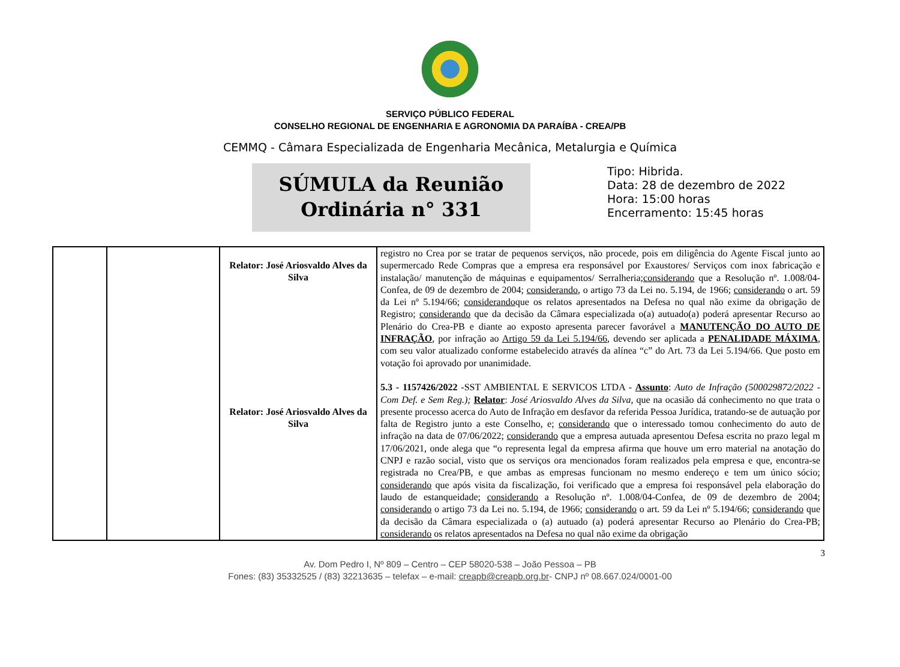SERVIÇO PÚBLICO FEDERAL
CONSELHO REGIONAL DE ENGENHARIA E AGRONOMIA DA PARAÍBA - CREA/PB
CEMMQ - Câmara Especializada de Engenharia Mecânica, Metalurgia e Química
SÚMULA da Reunião
Ordinária n° 331
Tipo: Hibrida.
Data: 28 de dezembro de 2022
Hora: 15:00 horas
Encerramento: 15:45 horas
| | | Relator: José Ariosvaldo Alves da Silva Relator: José Ariosvaldo Alves da Silva | registro no Crea por se tratar de pequenos serviços, não procede, pois em diligência do Agente Fiscal junto ao supermercado Rede Compras que a empresa era responsável por Exaustores/ Serviços com inox fabricação e instalação/ manutenção de máquinas e equipamentos/ Serralheria; considerando que a Resolução nº. 1.008/04-Confea, de 09 de dezembro de 2004; considerando , o artigo 73 da Lei no. 5.194, de 1966; considerando o art. 59 da Lei nº 5.194/66; considerando que os relatos apresentados na Defesa no qual não exime da obrigação de Registro; considerando que da decisão da Câmara especializada o(a) autuado(a) poderá apresentar Recurso ao Plenário do Crea-PB e diante ao exposto apresenta parecer favorável a MANUTENÇÃO DO AUTO DE INFRAÇÃO , por infração ao Artigo 59 da Lei 5.194/66 , devendo ser aplicada a PENALIDADE MÁXIMA , com seu valor atualizado conforme estabelecido através da alínea “c” do Art. 73 da Lei 5.194/66. Que posto em votação foi aprovado por unanimidade. 5.3 - 1157426/2022 -SST AMBIENTAL E SERVICOS LTDA - Assunto : Auto de Infração (500029872/2022 - Com Def. e Sem Reg.); Relator : José Ariosvaldo Alves da Silva, que na ocasião dá conhecimento no que trata o presente processo acerca do Auto de Infração em desfavor da referida Pessoa Jurídica, tratando-se de autuação por falta de Registro junto a este Conselho, e; considerando que o interessado tomou conhecimento do auto de infração na data de 07/06/2022; considerando que a empresa autuada apresentou Defesa escrita no prazo legal m 17/06/2021, onde alega que “o representa legal da empresa afirma que houve um erro material na anotação do CNPJ e razão social, visto que os serviços ora mencionados foram realizados pela empresa e que, encontra-se registrada no Crea/PB, e que ambas as empresas funcionam no mesmo endereço e tem um único sócio; considerando que após visita da fiscalização, foi verificado que a empresa foi responsável pela elaboração do laudo de estanqueidade; considerando a Resolução nº. 1.008/04-Confea, de 09 de dezembro de 2004; considerando o artigo 73 da Lei no. 5.194, de 1966; considerando o art. 59 da Lei nº 5.194/66; considerando que da decisão da Câmara especializada o (a) autuado (a) poderá apresentar Recurso ao Plenário do Crea-PB; considerando os relatos apresentados na Defesa no qual não exime da obrigação |
3
Av. Dom Pedro I, Nº 809 – Centro – CEP 58020-538 – João Pessoa – PB
Fones: (83) 35332525 / (83) 32213635 – telefax – e-mail: creapb@creapb.org.br- CNPJ nº 08.667.024/0001-00